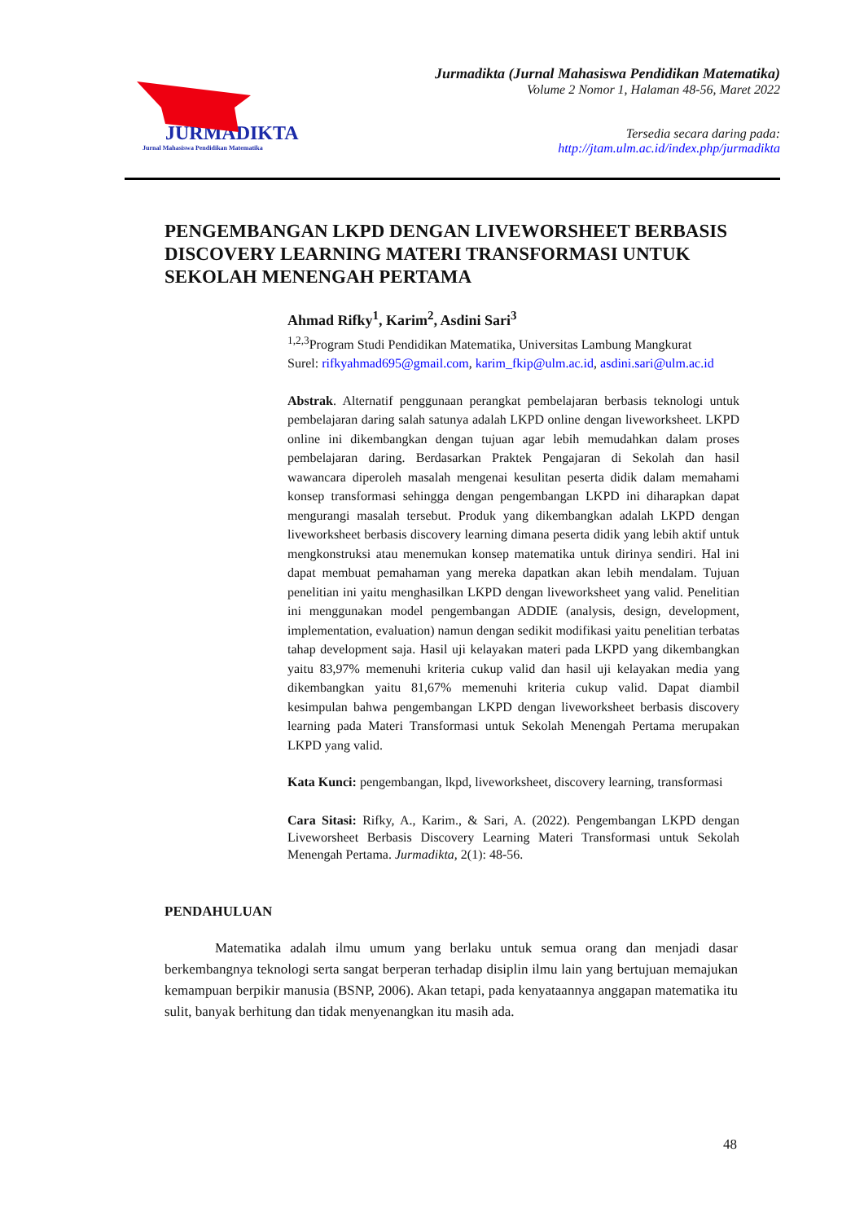JURMADIKTA
Jurnal Mahasiswa Pendidikan Matematika
Jurmadikta (Jurnal Mahasiswa Pendidikan Matematika)
Volume 2 Nomor 1, Halaman 48-56, Maret 2022
Tersedia secara daring pada:
http://jtam.ulm.ac.id/index.php/jurmadikta
PENGEMBANGAN LKPD DENGAN LIVEWORSHEET BERBASIS DISCOVERY LEARNING MATERI TRANSFORMASI UNTUK SEKOLAH MENENGAH PERTAMA
Ahmad Rifky<sup>1</sup>, Karim<sup>2</sup>, Asdini Sari<sup>3</sup>
<sup>1,2,3</sup>Program Studi Pendidikan Matematika, Universitas Lambung Mangkurat
Surel: rifkyahmad695@gmail.com, karim_fkip@ulm.ac.id, asdini.sari@ulm.ac.id
Abstrak. Alternatif penggunaan perangkat pembelajaran berbasis teknologi untuk pembelajaran daring salah satunya adalah LKPD online dengan liveworksheet. LKPD online ini dikembangkan dengan tujuan agar lebih memudahkan dalam proses pembelajaran daring. Berdasarkan Praktek Pengajaran di Sekolah dan hasil wawancara diperoleh masalah mengenai kesulitan peserta didik dalam memahami konsep transformasi sehingga dengan pengembangan LKPD ini diharapkan dapat mengurangi masalah tersebut. Produk yang dikembangkan adalah LKPD dengan liveworksheet berbasis discovery learning dimana peserta didik yang lebih aktif untuk mengkonstruksi atau menemukan konsep matematika untuk dirinya sendiri. Hal ini dapat membuat pemahaman yang mereka dapatkan akan lebih mendalam. Tujuan penelitian ini yaitu menghasilkan LKPD dengan liveworksheet yang valid. Penelitian ini menggunakan model pengembangan ADDIE (analysis, design, development, implementation, evaluation) namun dengan sedikit modifikasi yaitu penelitian terbatas tahap development saja. Hasil uji kelayakan materi pada LKPD yang dikembangkan yaitu 83,97% memenuhi kriteria cukup valid dan hasil uji kelayakan media yang dikembangkan yaitu 81,67% memenuhi kriteria cukup valid. Dapat diambil kesimpulan bahwa pengembangan LKPD dengan liveworksheet berbasis discovery learning pada Materi Transformasi untuk Sekolah Menengah Pertama merupakan LKPD yang valid.
Kata Kunci: pengembangan, lkpd, liveworksheet, discovery learning, transformasi
Cara Sitasi: Rifky, A., Karim., & Sari, A. (2022). Pengembangan LKPD dengan Liveworsheet Berbasis Discovery Learning Materi Transformasi untuk Sekolah Menengah Pertama. Jurmadikta, 2(1): 48-56.
PENDAHULUAN
Matematika adalah ilmu umum yang berlaku untuk semua orang dan menjadi dasar berkembangnya teknologi serta sangat berperan terhadap disiplin ilmu lain yang bertujuan memajukan kemampuan berpikir manusia (BSNP, 2006). Akan tetapi, pada kenyataannya anggapan matematika itu sulit, banyak berhitung dan tidak menyenangkan itu masih ada.
48